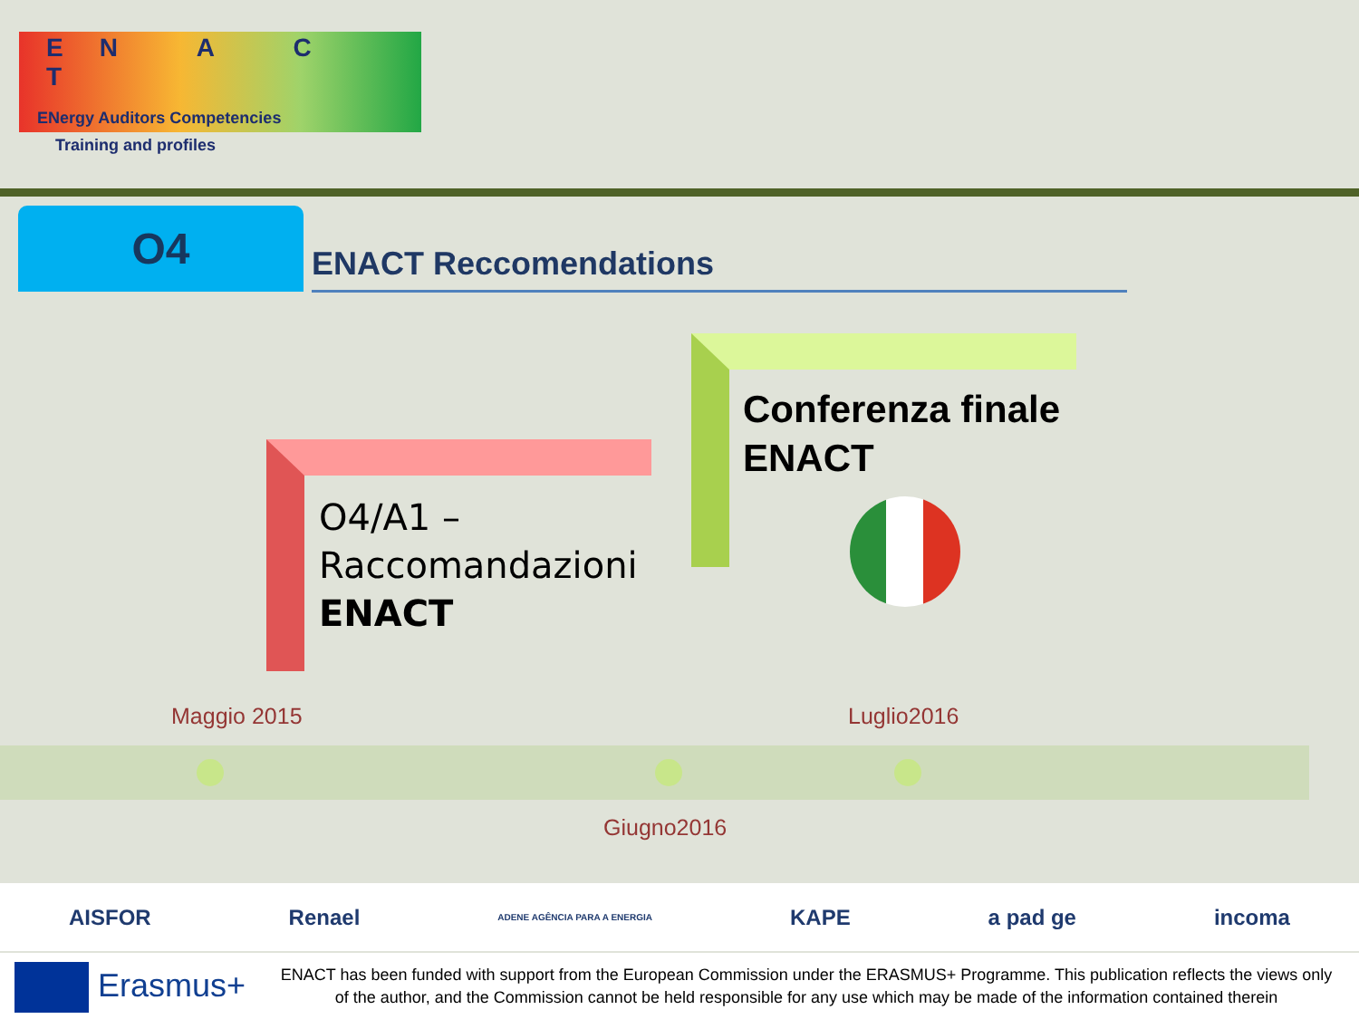EN A C T
ENergy Auditors Competencies
Training and profiles
O4
ENACT Reccomendations
O4/A1 –
Raccomandazioni
ENACT
Conferenza finale
ENACT
Maggio 2015 Luglio2016
Giugno2016
AISFOR Renael ADENE AGÊNCIA PARA A ENERGIA KAPE a pad ge incoma
Erasmus+
ENACT has been funded with support from the European Commission under the ERASMUS+ Programme. This publication reflects the views only of the author, and the Commission cannot be held responsible for any use which may be made of the information contained therein